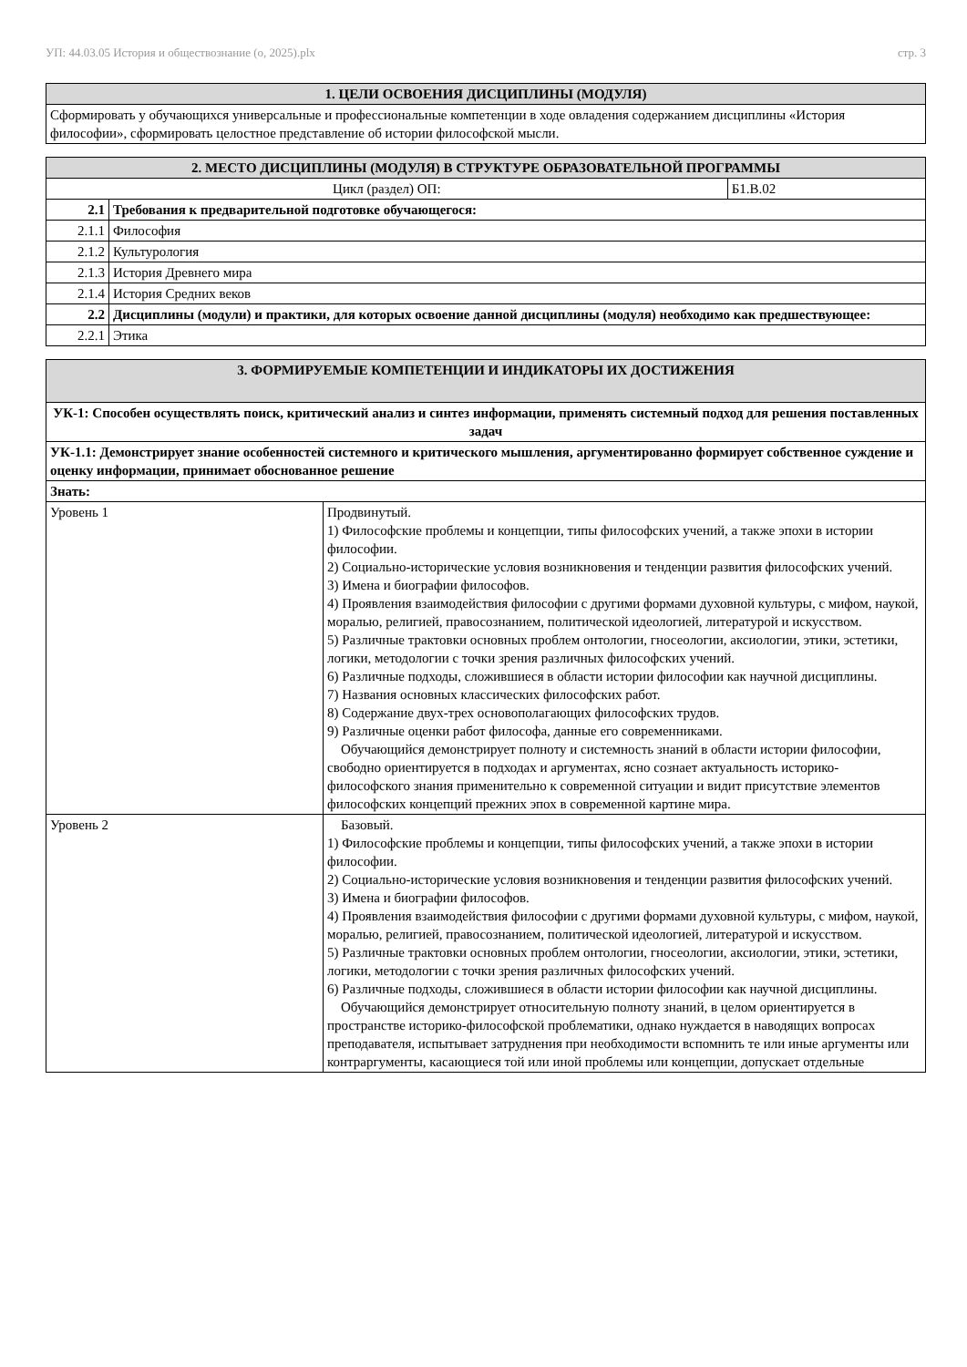УП: 44.03.05 История и обществознание (о, 2025).plx стр. 3
| 1. ЦЕЛИ ОСВОЕНИЯ ДИСЦИПЛИНЫ (МОДУЛЯ) |
| --- |
| Сформировать у обучающихся универсальные и профессиональные компетенции в ходе овладения содержанием дисциплины «История философии», сформировать целостное представление об истории философской мысли. |
| 2. МЕСТО ДИСЦИПЛИНЫ (МОДУЛЯ) В СТРУКТУРЕ ОБРАЗОВАТЕЛЬНОЙ ПРОГРАММЫ | | |
| --- | --- | --- |
| Цикл (раздел) ОП: | | Б1.В.02 |
| 2.1 | Требования к предварительной подготовке обучающегося: | |
| 2.1.1 | Философия | |
| 2.1.2 | Культурология | |
| 2.1.3 | История Древнего мира | |
| 2.1.4 | История Средних веков | |
| 2.2 | Дисциплины (модули) и практики, для которых освоение данной дисциплины (модуля) необходимо как предшествующее: | |
| 2.2.1 | Этика | |
| 3. ФОРМИРУЕМЫЕ КОМПЕТЕНЦИИ И ИНДИКАТОРЫ ИХ ДОСТИЖЕНИЯ | |
| --- | --- |
| УК-1: Способен осуществлять поиск, критический анализ и синтез информации, применять системный подход для решения поставленных задач | |
| УК-1.1: Демонстрирует знание особенностей системного и критического мышления, аргументированно формирует собственное суждение и оценку информации, принимает обоснованное решение | |
| Знать: | |
| Уровень 1 | Продвинутый. 1) Философские проблемы и концепции, типы философских учений, а также эпохи в истории философии. 2) Социально-исторические условия возникновения и тенденции развития философских учений. 3) Имена и биографии философов. 4) Проявления взаимодействия философии с другими формами духовной культуры, с мифом, наукой, моралью, религией, правосознанием, политической идеологией, литературой и искусством. 5) Различные трактовки основных проблем онтологии, гносеологии, аксиологии, этики, эстетики, логики, методологии с точки зрения различных философских учений. 6) Различные подходы, сложившиеся в области истории философии как научной дисциплины. 7) Названия основных классических философских работ. 8) Содержание двух-трех основополагающих философских трудов. 9) Различные оценки работ философа, данные его современниками. Обучающийся демонстрирует полноту и системность знаний в области истории философии, свободно ориентируется в подходах и аргументах, ясно сознает актуальность историко-философского знания применительно к современной ситуации и видит присутствие элементов философских концепций прежних эпох в современной картине мира. |
| Уровень 2 | Базовый. 1) Философские проблемы и концепции, типы философских учений, а также эпохи в истории философии. 2) Социально-исторические условия возникновения и тенденции развития философских учений. 3) Имена и биографии философов. 4) Проявления взаимодействия философии с другими формами духовной культуры, с мифом, наукой, моралью, религией, правосознанием, политической идеологией, литературой и искусством. 5) Различные трактовки основных проблем онтологии, гносеологии, аксиологии, этики, эстетики, логики, методологии с точки зрения различных философских учений. 6) Различные подходы, сложившиеся в области истории философии как научной дисциплины. Обучающийся демонстрирует относительную полноту знаний, в целом ориентируется в пространстве историко-философской проблематики, однако нуждается в наводящих вопросах преподавателя, испытывает затруднения при необходимости вспомнить те или иные аргументы или контраргументы, касающиеся той или иной проблемы или концепции, допускает отдельные |